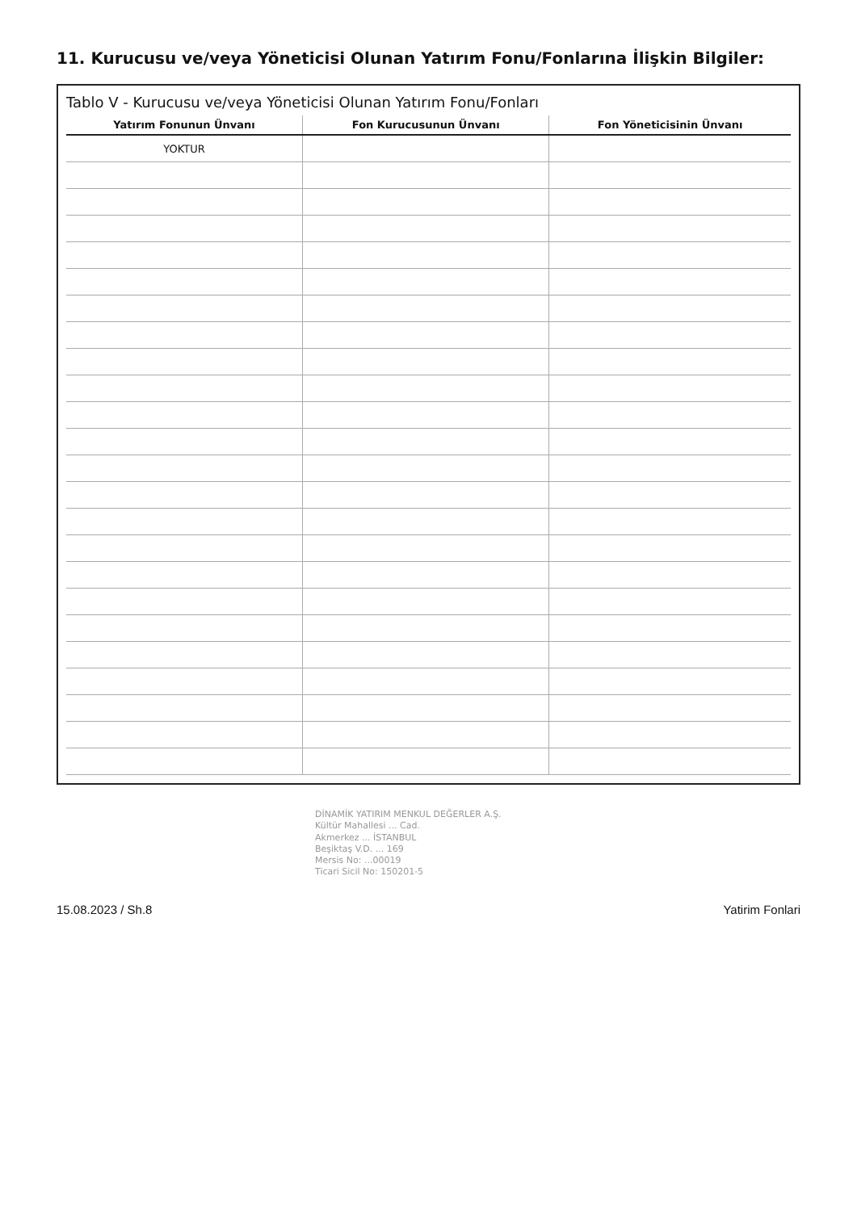11. Kurucusu ve/veya Yöneticisi Olunan Yatırım Fonu/Fonlarına İlişkin Bilgiler:
Tablo V - Kurucusu ve/veya Yöneticisi Olunan Yatırım Fonu/Fonları
| Yatırım Fonunun Ünvanı | Fon Kurucusunun Ünvanı | Fon Yöneticisinin Ünvanı |
| --- | --- | --- |
| YOKTUR | | |
DİNAMİK YATIRIM MENKUL DEĞERLER A.Ş.
Kültür Mahallesi ... Cad.
Akmerkez ... İSTANBUL
Beşiktaş V.D. ... 169
Mersis No: ...00019
Ticari Sicil No: 150201-5
15.08.2023 / Sh.8 Yatirim Fonlari